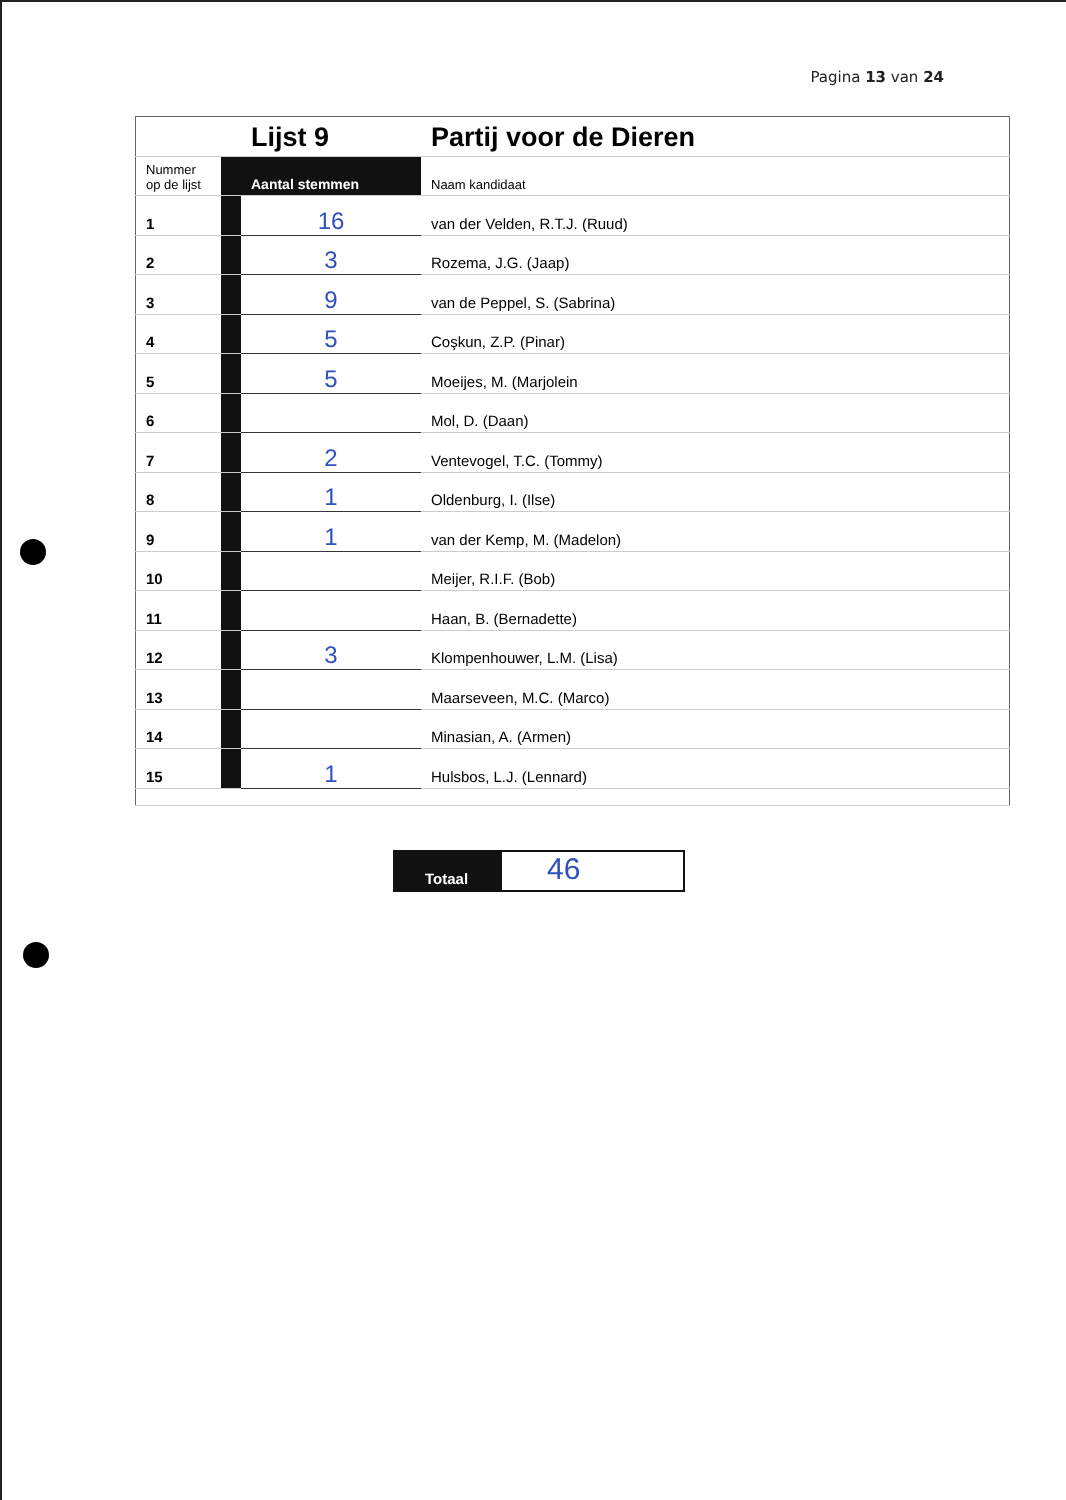Pagina 13 van 24
| | | Lijst 9 | Partij voor de Dieren |
| Nummer op de lijst | | Aantal stemmen | Naam kandidaat |
| 1 | | 16 | van der Velden, R.T.J. (Ruud) |
| 2 | | 3 | Rozema, J.G. (Jaap) |
| 3 | | 9 | van de Peppel, S. (Sabrina) |
| 4 | | 5 | Coşkun, Z.P. (Pinar) |
| 5 | | 5 | Moeijes, M. (Marjolein |
| 6 | | | Mol, D. (Daan) |
| 7 | | 2 | Ventevogel, T.C. (Tommy) |
| 8 | | 1 | Oldenburg, I. (Ilse) |
| 9 | | 1 | van der Kemp, M. (Madelon) |
| 10 | | | Meijer, R.I.F. (Bob) |
| 11 | | | Haan, B. (Bernadette) |
| 12 | | 3 | Klompenhouwer, L.M. (Lisa) |
| 13 | | | Maarseveen, M.C. (Marco) |
| 14 | | | Minasian, A. (Armen) |
| 15 | | 1 | Hulsbos, L.J. (Lennard) |
Totaal
46